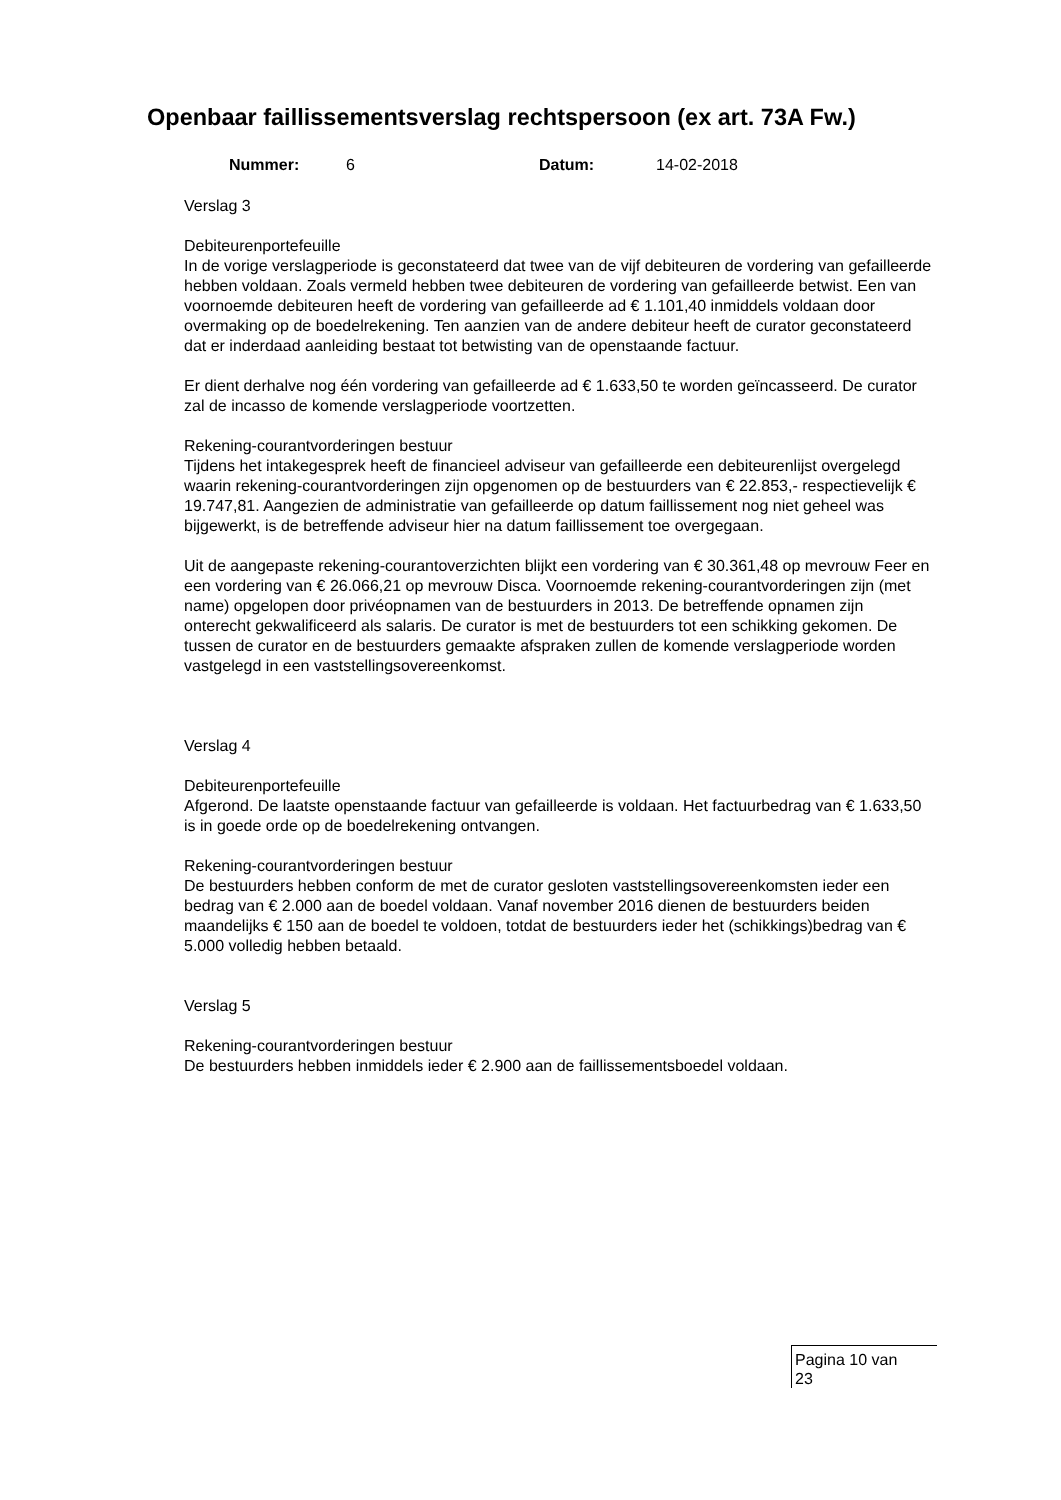Openbaar faillissementsverslag rechtspersoon (ex art. 73A Fw.)
Nummer: 6 Datum: 14-02-2018
Verslag 3
Debiteurenportefeuille
In de vorige verslagperiode is geconstateerd dat twee van de vijf debiteuren de vordering van gefailleerde hebben voldaan. Zoals vermeld hebben twee debiteuren de vordering van gefailleerde betwist. Een van voornoemde debiteuren heeft de vordering van gefailleerde ad € 1.101,40 inmiddels voldaan door overmaking op de boedelrekening. Ten aanzien van de andere debiteur heeft de curator geconstateerd dat er inderdaad aanleiding bestaat tot betwisting van de openstaande factuur.
Er dient derhalve nog één vordering van gefailleerde ad € 1.633,50 te worden geïncasseerd. De curator zal de incasso de komende verslagperiode voortzetten.
Rekening-courantvorderingen bestuur
Tijdens het intakegesprek heeft de financieel adviseur van gefailleerde een debiteurenlijst overgelegd waarin rekening-courantvorderingen zijn opgenomen op de bestuurders van € 22.853,- respectievelijk € 19.747,81. Aangezien de administratie van gefailleerde op datum faillissement nog niet geheel was bijgewerkt, is de betreffende adviseur hier na datum faillissement toe overgegaan.
Uit de aangepaste rekening-courantoverzichten blijkt een vordering van € 30.361,48 op mevrouw Feer en een vordering van € 26.066,21 op mevrouw Disca. Voornoemde rekening-courantvorderingen zijn (met name) opgelopen door privéopnamen van de bestuurders in 2013. De betreffende opnamen zijn onterecht gekwalificeerd als salaris. De curator is met de bestuurders tot een schikking gekomen. De tussen de curator en de bestuurders gemaakte afspraken zullen de komende verslagperiode worden vastgelegd in een vaststellingsovereenkomst.
Verslag 4
Debiteurenportefeuille
Afgerond. De laatste openstaande factuur van gefailleerde is voldaan. Het factuurbedrag van € 1.633,50 is in goede orde op de boedelrekening ontvangen.
Rekening-courantvorderingen bestuur
De bestuurders hebben conform de met de curator gesloten vaststellingsovereenkomsten ieder een bedrag van € 2.000 aan de boedel voldaan. Vanaf november 2016 dienen de bestuurders beiden maandelijks € 150 aan de boedel te voldoen, totdat de bestuurders ieder het (schikkings)bedrag van € 5.000 volledig hebben betaald.
Verslag 5
Rekening-courantvorderingen bestuur
De bestuurders hebben inmiddels ieder € 2.900 aan de faillissementsboedel voldaan.
Pagina 10 van
23